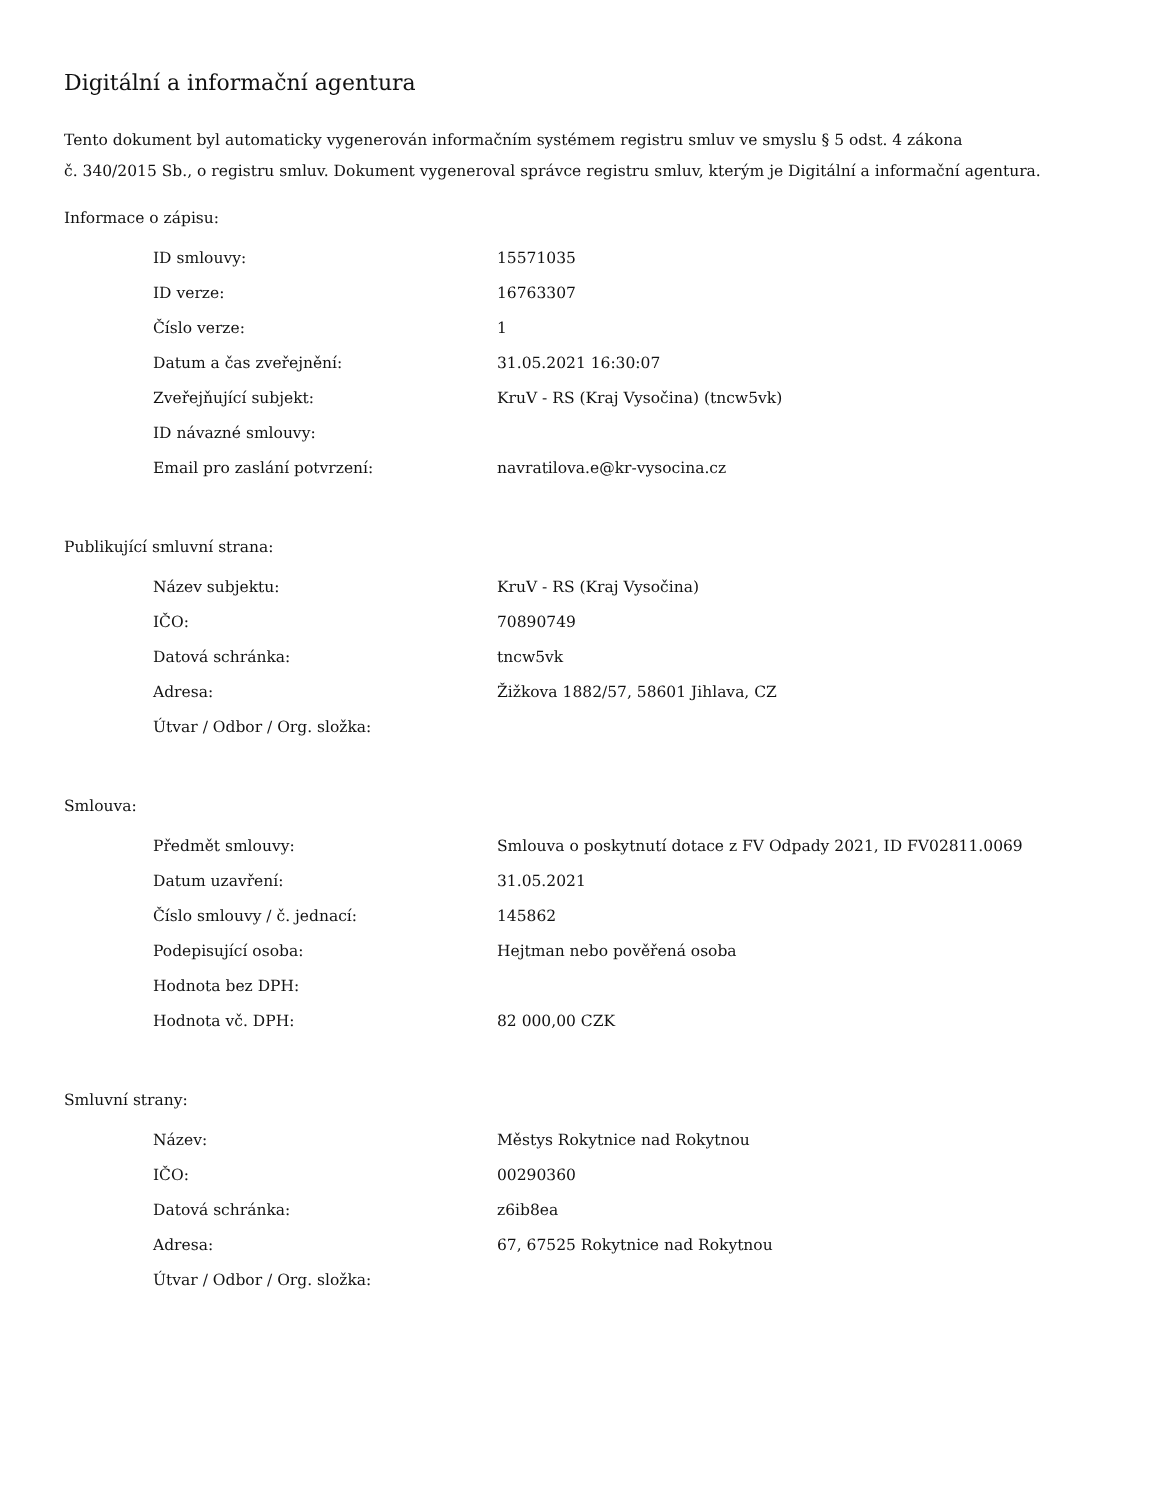Digitální a informační agentura
Tento dokument byl automaticky vygenerován informačním systémem registru smluv ve smyslu § 5 odst. 4 zákona
č. 340/2015 Sb., o registru smluv. Dokument vygeneroval správce registru smluv, kterým je Digitální a informační agentura.
Informace o zápisu:
| ID smlouvy: | 15571035 |
| ID verze: | 16763307 |
| Číslo verze: | 1 |
| Datum a čas zveřejnění: | 31.05.2021 16:30:07 |
| Zveřejňující subjekt: | KruV - RS (Kraj Vysočina) (tncw5vk) |
| ID návazné smlouvy: | |
| Email pro zaslání potvrzení: | navratilova.e@kr-vysocina.cz |
Publikující smluvní strana:
| Název subjektu: | KruV - RS (Kraj Vysočina) |
| IČO: | 70890749 |
| Datová schránka: | tncw5vk |
| Adresa: | Žižkova 1882/57, 58601 Jihlava, CZ |
| Útvar / Odbor / Org. složka: | |
Smlouva:
| Předmět smlouvy: | Smlouva o poskytnutí dotace z FV Odpady 2021, ID FV02811.0069 |
| Datum uzavření: | 31.05.2021 |
| Číslo smlouvy / č. jednací: | 145862 |
| Podepisující osoba: | Hejtman nebo pověřená osoba |
| Hodnota bez DPH: | |
| Hodnota vč. DPH: | 82 000,00 CZK |
Smluvní strany:
| Název: | Městys Rokytnice nad Rokytnou |
| IČO: | 00290360 |
| Datová schránka: | z6ib8ea |
| Adresa: | 67, 67525 Rokytnice nad Rokytnou |
| Útvar / Odbor / Org. složka: | |